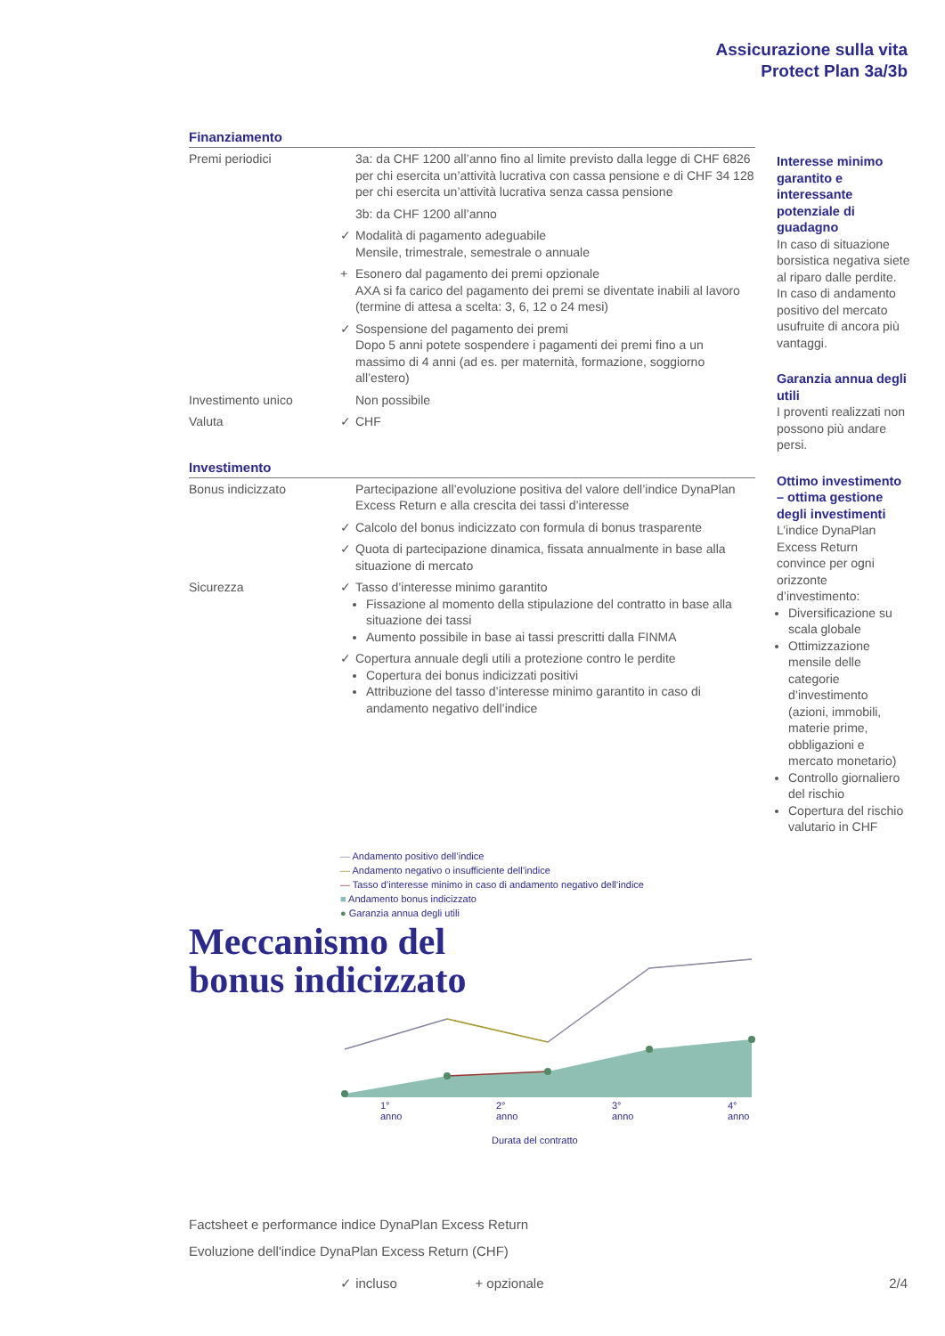Assicurazione sulla vita
Protect Plan 3a/3b
Finanziamento
| Premi periodici | | 3a: da CHF 1200 all’anno fino al limite previsto dalla legge di CHF 6826 per chi esercita un’attività lucrativa con cassa pensione e di CHF 34 128 per chi esercita un’attività lucrativa senza cassa pensione |
| | | 3b: da CHF 1200 all’anno |
| | ✓ | Modalità di pagamento adeguabile Mensile, trimestrale, semestrale o annuale |
| | + | Esonero dal pagamento dei premi opzionale AXA si fa carico del pagamento dei premi se diventate inabili al lavoro (termine di attesa a scelta: 3, 6, 12 o 24 mesi) |
| | ✓ | Sospensione del pagamento dei premi Dopo 5 anni potete sospendere i pagamenti dei premi fino a un massimo di 4 anni (ad es. per maternità, formazione, soggiorno all’estero) |
| Investimento unico | | Non possibile |
| Valuta | ✓ | CHF |
Investimento
| Bonus indicizzato | | Partecipazione all’evoluzione positiva del valore dell’indice DynaPlan Excess Return e alla crescita dei tassi d’interesse |
| | ✓ | Calcolo del bonus indicizzato con formula di bonus trasparente |
| | ✓ | Quota di partecipazione dinamica, fissata annualmente in base alla situazione di mercato |
| Sicurezza | ✓ | Tasso d’interesse minimo garantito Fissazione al momento della stipulazione del contratto in base alla situazione dei tassi Aumento possibile in base ai tassi prescritti dalla FINMA |
| | ✓ | Copertura annuale degli utili a protezione contro le perdite Copertura dei bonus indicizzati positivi Attribuzione del tasso d’interesse minimo garantito in caso di andamento negativo dell’indice |
Interesse minimo garantito e interessante potenziale di guadagno
In caso di situazione borsistica negativa siete al riparo dalle perdite. In caso di andamento positivo del mercato usufruite di ancora più vantaggi.
Garanzia annua degli utili
I proventi realizzati non possono più andare persi.
Ottimo investimento – ottima gestione degli investimenti
L’indice DynaPlan Excess Return convince per ogni orizzonte d’investimento:
Diversificazione su scala globale
Ottimizzazione mensile delle categorie d’investimento (azioni, immobili, materie prime, obbligazioni e mercato monetario)
Controllo giornaliero del rischio
Copertura del rischio valutario in CHF
— Andamento positivo dell’indice
— Andamento negativo o insufficiente dell’indice
— Tasso d’interesse minimo in caso di andamento negativo dell’indice
■ Andamento bonus indicizzato
● Garanzia annua degli utili
Meccanismo del
bonus indicizzato
1° anno 2° anno 3° anno 4° anno
Durata del contratto
Factsheet e performance indice DynaPlan Excess Return
Evoluzione dell'indice DynaPlan Excess Return (CHF)
✓ incluso + opzionale
2/4